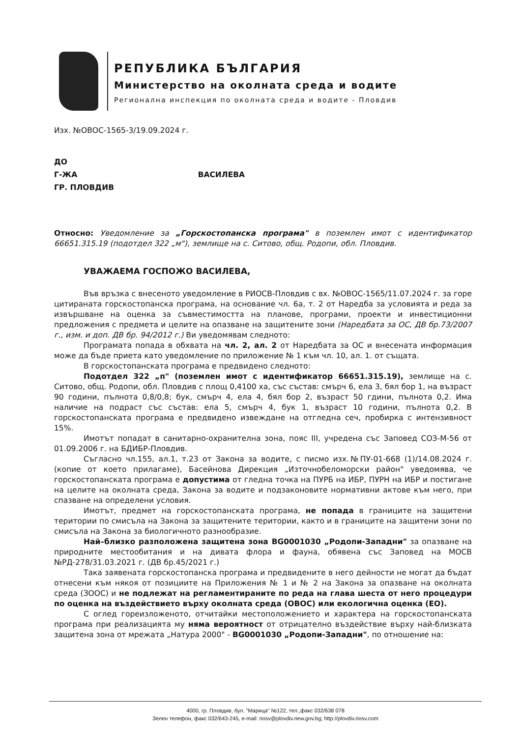РЕПУБЛИКА БЪЛГАРИЯ
Министерство на околната среда и водите
Регионална инспекция по околната среда и водите - Пловдив
Изх. №ОВОС-1565-3/19.09.2024 г.
ДО
Г-ЖА ВАСИЛЕВА
ГР. ПЛОВДИВ
Относно: Уведомление за „Горскостопанска програма" в поземлен имот с идентификатор 66651.315.19 (подотдел 322 „м"), землище на с. Ситово, общ. Родопи, обл. Пловдив.
УВАЖАЕМА ГОСПОЖО ВАСИЛЕВА,
Във връзка с внесеното уведомление в РИОСВ-Пловдив с вх. №ОВОС-1565/11.07.2024 г. за горе цитираната горскостопанска програма, на основание чл. 6а, т. 2 от Наредба за условията и реда за извършване на оценка за съвместимостта на планове, програми, проекти и инвестиционни предложения с предмета и целите на опазване на защитените зони (Наредбата за ОС, ДВ бр.73/2007 г., изм. и доп. ДВ бр. 94/2012 г.) Ви уведомявам следното:
Програмата попада в обхвата на чл. 2, ал. 2 от Наредбата за ОС и внесената информация може да бъде приета като уведомление по приложение № 1 към чл. 10, ал. 1. от същата.
В горскостопанската програма е предвидено следното:
Подотдел 322 „п" (поземлен имот с идентификатор 66651.315.19), землище на с. Ситово, общ. Родопи, обл. Пловдив с площ 0,4100 ха, със състав: смърч 6, ела 3, бял бор 1, на възраст 90 години, пълнота 0,8/0,8; бук, смърч 4, ела 4, бял бор 2, възраст 50 гдини, пълнота 0,2. Има наличие на подраст със състав: ела 5, смърч 4, бук 1, възраст 10 години, пълнота 0,2. В горскостопанската програма е предвидено извеждане на отгледна сеч, пробирка с интензивност 15%.
Имотът попадат в санитарно-охранителна зона, пояс III, учредена със Заповед СОЗ-М-56 от 01.09.2006 г. на БДИБР-Пловдив.
Съгласно чл.155, ал.1, т.23 от Закона за водите, с писмо изх.№ПУ-01-668 (1)/14.08.2024 г. (копие от което прилагаме), Басейнова Дирекция „Източнобеломорски район" уведомява, че горскостопанската програма е допустима от гледна точка на ПУРБ на ИБР, ПУРН на ИБР и постигане на целите на околната среда, Закона за водите и подзаконовите нормативни актове към него, при спазване на определени условия.
Имотът, предмет на горскостопанската програма, не попада в границите на защитени територии по смисъла на Закона за защитените територии, както и в границите на защитени зони по смисъла на Закона за биологичното разнообразие.
Най–близко разположена защитена зона BG0001030 „Родопи-Западни" за опазване на природните местообитания и на дивата флора и фауна, обявена със Заповед на МОСВ №РД-278/31.03.2021 г. (ДВ бр.45/2021 г.)
Така заявената горскостопанска програма и предвидените в него дейности не могат да бъдат отнесени към някоя от позициите на Приложения № 1 и № 2 на Закона за опазване на околната среда (ЗООС) и не подлежат на регламентираните по реда на глава шеста от него процедури по оценка на въздействието върху околната среда (ОВОС) или екологична оценка (ЕО).
С оглед гореизложеното, отчитайки местоположението и характера на горскостопанската програма при реализацията му няма вероятност от отрицателно въздействие върху най-близката защитена зона от мрежата „Натура 2000" - BG0001030 „Родопи-Западни", по отношение на:
4000, гр. Пловдив, бул. "Марица" №122, тел.,факс 032/638 078
Зелен телефон, факс 032/643-245, e-mail: riosv@plovdiv.riew.gov.bg; http://plovdiv.riosv.com